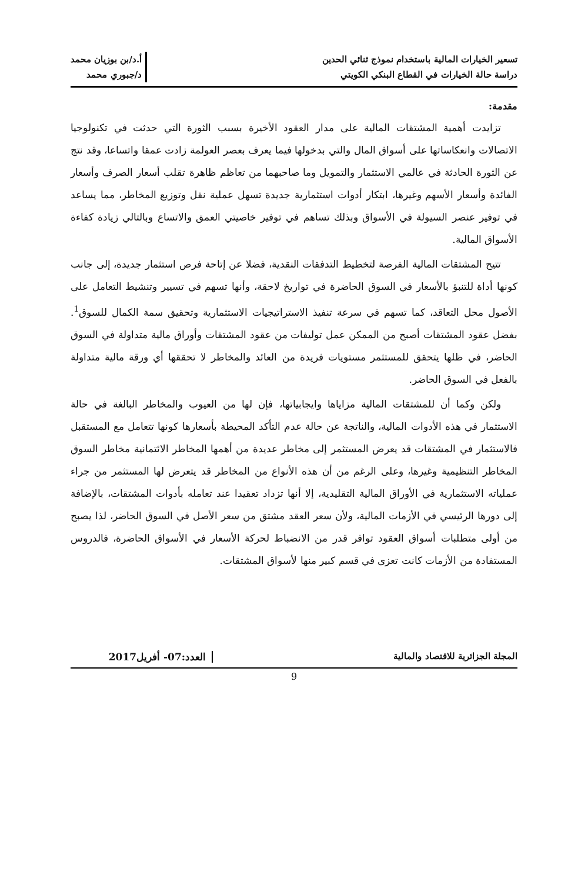تسعير الخيارات المالية باستخدام نموذج ثنائي الحدين
دراسة حالة الخيارات في القطاع البنكي الكويتي
أ.د/بن بوزيان محمد
د/جبوري محمد
مقدمة:
تزايدت أهمية المشتقات المالية على مدار العقود الأخيرة بسبب الثورة التي حدثت في تكنولوجيا الاتصالات وانعكاساتها على أسواق المال والتي بدخولها فيما يعرف بعصر العولمة زادت عمقا واتساعا، وقد نتج عن الثورة الحادثة في عالمي الاستثمار والتمويل وما صاحبهما من تعاظم ظاهرة تقلب أسعار الصرف وأسعار الفائدة وأسعار الأسهم وغيرها، ابتكار أدوات استثمارية جديدة تسهل عملية نقل وتوزيع المخاطر، مما يساعد في توفير عنصر السيولة في الأسواق وبذلك تساهم في توفير خاصيتي العمق والاتساع وبالتالي زيادة كفاءة الأسواق المالية.
تتيح المشتقات المالية الفرصة لتخطيط التدفقات النقدية، فضلا عن إتاحة فرص استثمار جديدة، إلى جانب كونها أداة للتنبؤ بالأسعار في السوق الحاضرة في تواريخ لاحقة، وأنها تسهم في تسيير وتنشيط التعامل على الأصول محل التعاقد، كما تسهم في سرعة تنفيذ الاستراتيجيات الاستثمارية وتحقيق سمة الكمال للسوق<sup>1</sup>. بفضل عقود المشتقات أصبح من الممكن عمل توليفات من عقود المشتقات وأوراق مالية متداولة في السوق الحاضر، في ظلها يتحقق للمستثمر مستويات فريدة من العائد والمخاطر لا تحققها أي ورقة مالية متداولة بالفعل في السوق الحاضر.
ولكن وكما أن للمشتقات المالية مزاياها وايجابياتها، فإن لها من العيوب والمخاطر البالغة في حالة الاستثمار في هذه الأدوات المالية، والناتجة عن حالة عدم التأكد المحيطة بأسعارها كونها تتعامل مع المستقبل فالاستثمار في المشتقات قد يعرض المستثمر إلى مخاطر عديدة من أهمها المخاطر الائتمانية مخاطر السوق المخاطر التنظيمية وغيرها، وعلى الرغم من أن هذه الأنواع من المخاطر قد يتعرض لها المستثمر من جراء عملياته الاستثمارية في الأوراق المالية التقليدية، إلا أنها تزداد تعقيدا عند تعامله بأدوات المشتقات، بالإضافة إلى دورها الرئيسي في الأزمات المالية، ولأن سعر العقد مشتق من سعر الأصل في السوق الحاضر، لذا يصبح من أولى متطلبات أسواق العقود توافر قدر من الانضباط لحركة الأسعار في الأسواق الحاضرة، فالدروس المستفادة من الأزمات كانت تعزى في قسم كبير منها لأسواق المشتقات.
المجلة الجزائرية للاقتصاد والمالية
العدد:07- أفريل2017
9